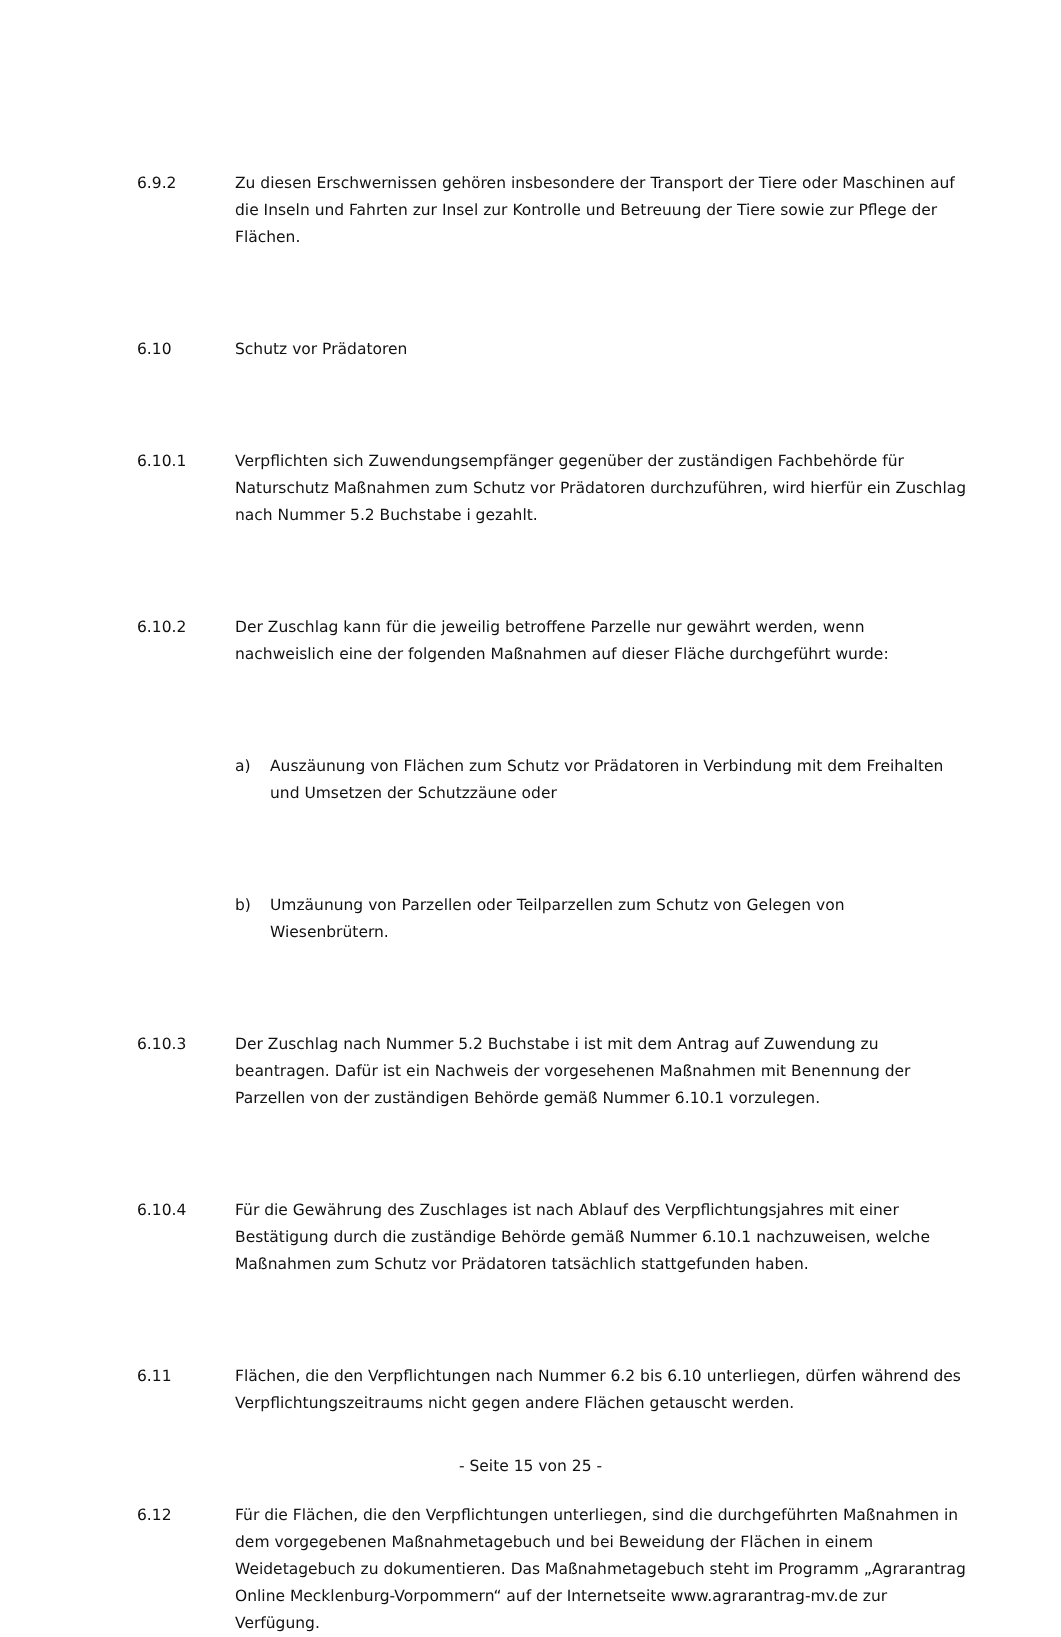6.9.2 Zu diesen Erschwernissen gehören insbesondere der Transport der Tiere oder Maschinen auf die Inseln und Fahrten zur Insel zur Kontrolle und Betreuung der Tiere sowie zur Pflege der Flächen.
6.10 Schutz vor Prädatoren
6.10.1 Verpflichten sich Zuwendungsempfänger gegenüber der zuständigen Fachbehörde für Naturschutz Maßnahmen zum Schutz vor Prädatoren durchzuführen, wird hierfür ein Zuschlag nach Nummer 5.2 Buchstabe i gezahlt.
6.10.2 Der Zuschlag kann für die jeweilig betroffene Parzelle nur gewährt werden, wenn nachweislich eine der folgenden Maßnahmen auf dieser Fläche durchgeführt wurde:
a) Auszäunung von Flächen zum Schutz vor Prädatoren in Verbindung mit dem Freihalten und Umsetzen der Schutzzäune oder
b) Umzäunung von Parzellen oder Teilparzellen zum Schutz von Gelegen von Wiesenbrütern.
6.10.3 Der Zuschlag nach Nummer 5.2 Buchstabe i ist mit dem Antrag auf Zuwendung zu beantragen. Dafür ist ein Nachweis der vorgesehenen Maßnahmen mit Benennung der Parzellen von der zuständigen Behörde gemäß Nummer 6.10.1 vorzulegen.
6.10.4 Für die Gewährung des Zuschlages ist nach Ablauf des Verpflichtungsjahres mit einer Bestätigung durch die zuständige Behörde gemäß Nummer 6.10.1 nachzuweisen, welche Maßnahmen zum Schutz vor Prädatoren tatsächlich stattgefunden haben.
6.11 Flächen, die den Verpflichtungen nach Nummer 6.2 bis 6.10 unterliegen, dürfen während des Verpflichtungszeitraums nicht gegen andere Flächen getauscht werden.
6.12 Für die Flächen, die den Verpflichtungen unterliegen, sind die durchgeführten Maßnahmen in dem vorgegebenen Maßnahmetagebuch und bei Beweidung der Flächen in einem Weidetagebuch zu dokumentieren. Das Maßnahmetagebuch steht im Programm „Agrarantrag Online Mecklenburg-Vorpommern“ auf der Internetseite www.agrarantrag-mv.de zur Verfügung.
- Seite 15 von 25 -